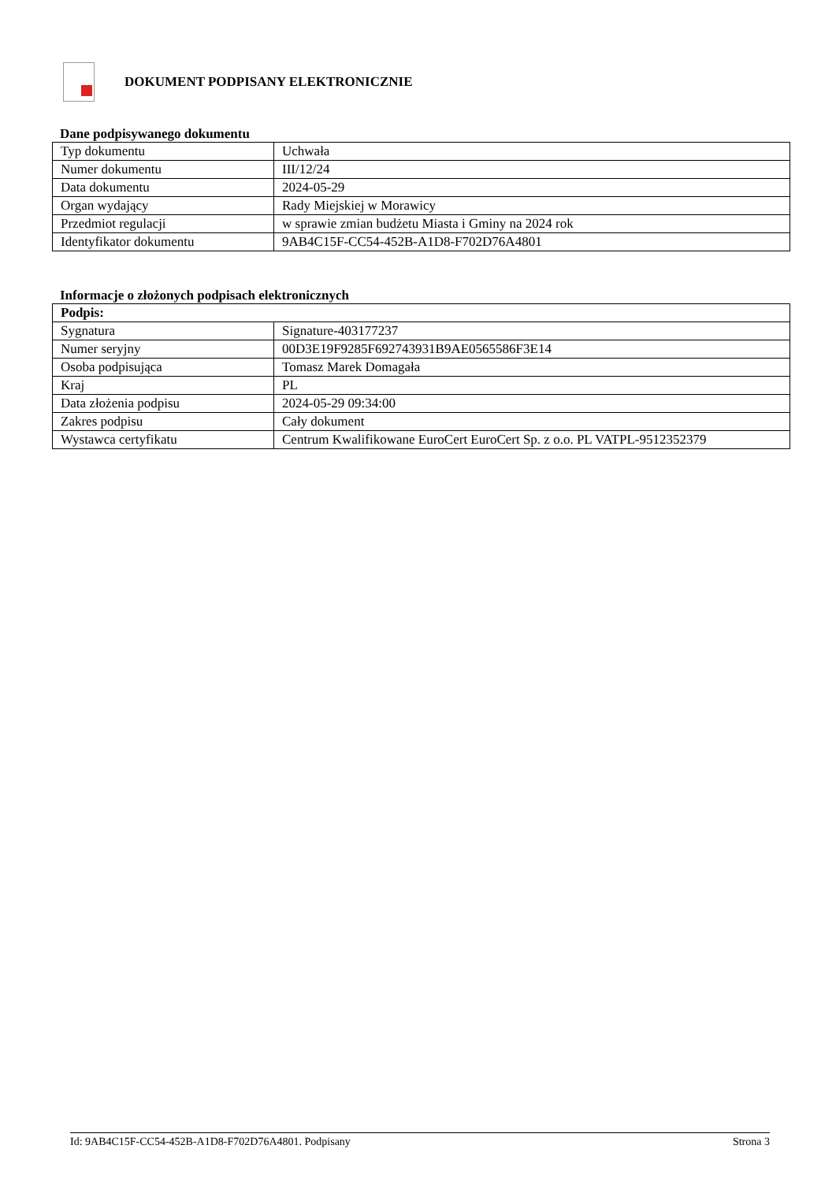DOKUMENT PODPISANY ELEKTRONICZNIE
Dane podpisywanego dokumentu
| Typ dokumentu | Uchwała |
| Numer dokumentu | III/12/24 |
| Data dokumentu | 2024-05-29 |
| Organ wydający | Rady Miejskiej w Morawicy |
| Przedmiot regulacji | w sprawie zmian budżetu Miasta i Gminy na 2024 rok |
| Identyfikator dokumentu | 9AB4C15F-CC54-452B-A1D8-F702D76A4801 |
Informacje o złożonych podpisach elektronicznych
| Podpis: | |
| Sygnatura | Signature-403177237 |
| Numer seryjny | 00D3E19F9285F692743931B9AE0565586F3E14 |
| Osoba podpisująca | Tomasz Marek Domagała |
| Kraj | PL |
| Data złożenia podpisu | 2024-05-29 09:34:00 |
| Zakres podpisu | Cały dokument |
| Wystawca certyfikatu | Centrum Kwalifikowane EuroCert EuroCert Sp. z o.o. PL VATPL-9512352379 |
Id: 9AB4C15F-CC54-452B-A1D8-F702D76A4801. Podpisany Strona 3